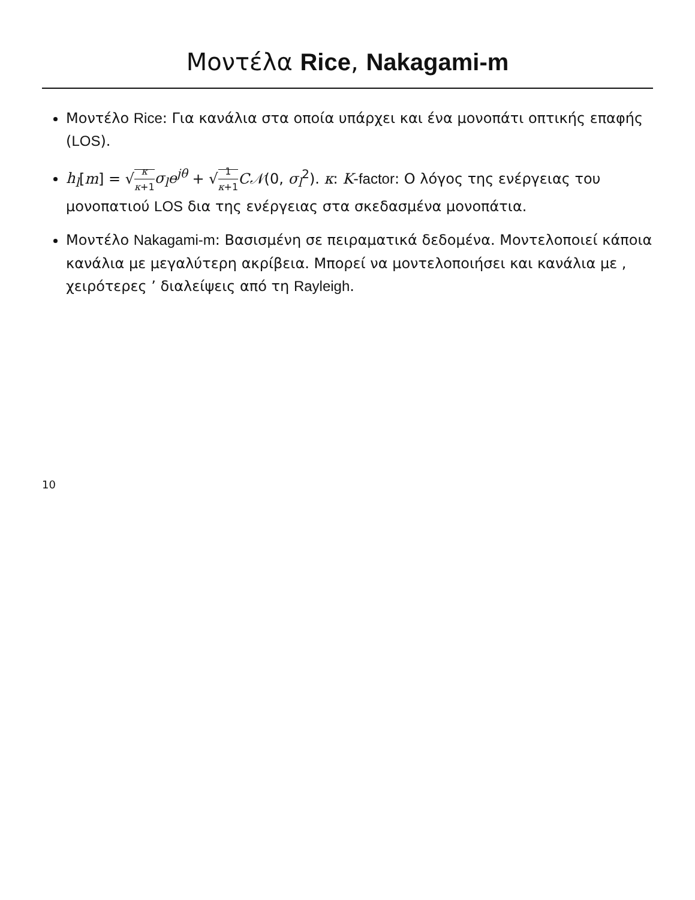Μοντέλα Rice, Nakagami-m
Μοντέλο Rice: Για κανάλια στα οποία υπάρχει και ένα μονοπάτι οπτικής επαφής (LOS).
h<sub>l</sub>[m] = √κ κ+1 σ<sub>l</sub>e<sup>jθ</sup> + √1 κ+1 C𝒩(0, σ<sub>l</sub><sup>2</sup>). κ: K-factor: Ο λόγος της ενέργειας του μονοπατιού LOS δια της ενέργειας στα σκεδασμένα μονοπάτια.
Μοντέλο Nakagami-m: Βασισμένη σε πειραματικά δεδομένα. Μοντελοποιεί κάποια κανάλια με μεγαλύτερη ακρίβεια. Μπορεί να μοντελοποιήσει και κανάλια με , χειρότερες ’ διαλείψεις από τη Rayleigh.
10